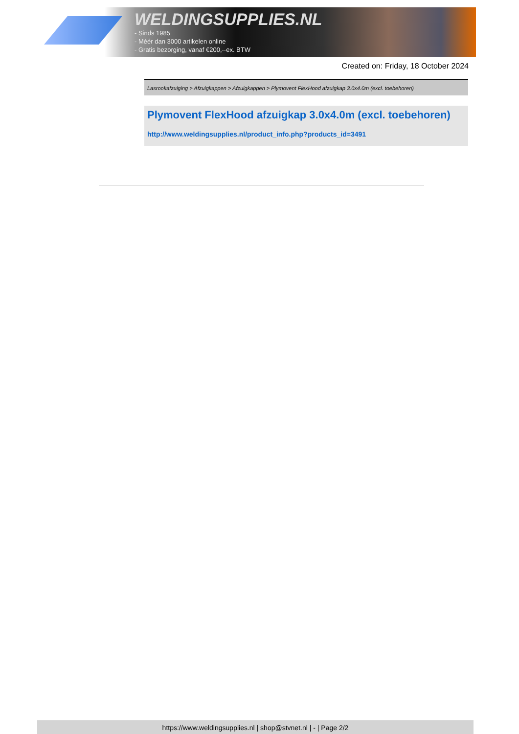WELDINGSUPPLIES.NL
- Sinds 1985
- Méér dan 3000 artikelen online
- Gratis bezorging, vanaf €200,--ex. BTW
Created on: Friday, 18 October 2024
Lasrookafzuiging > Afzuigkappen > Afzuigkappen > Plymovent FlexHood afzuigkap 3.0x4.0m (excl. toebehoren)
Plymovent FlexHood afzuigkap 3.0x4.0m (excl. toebehoren)
http://www.weldingsupplies.nl/product_info.php?products_id=3491
https://www.weldingsupplies.nl | shop@stvnet.nl | - | Page 2/2